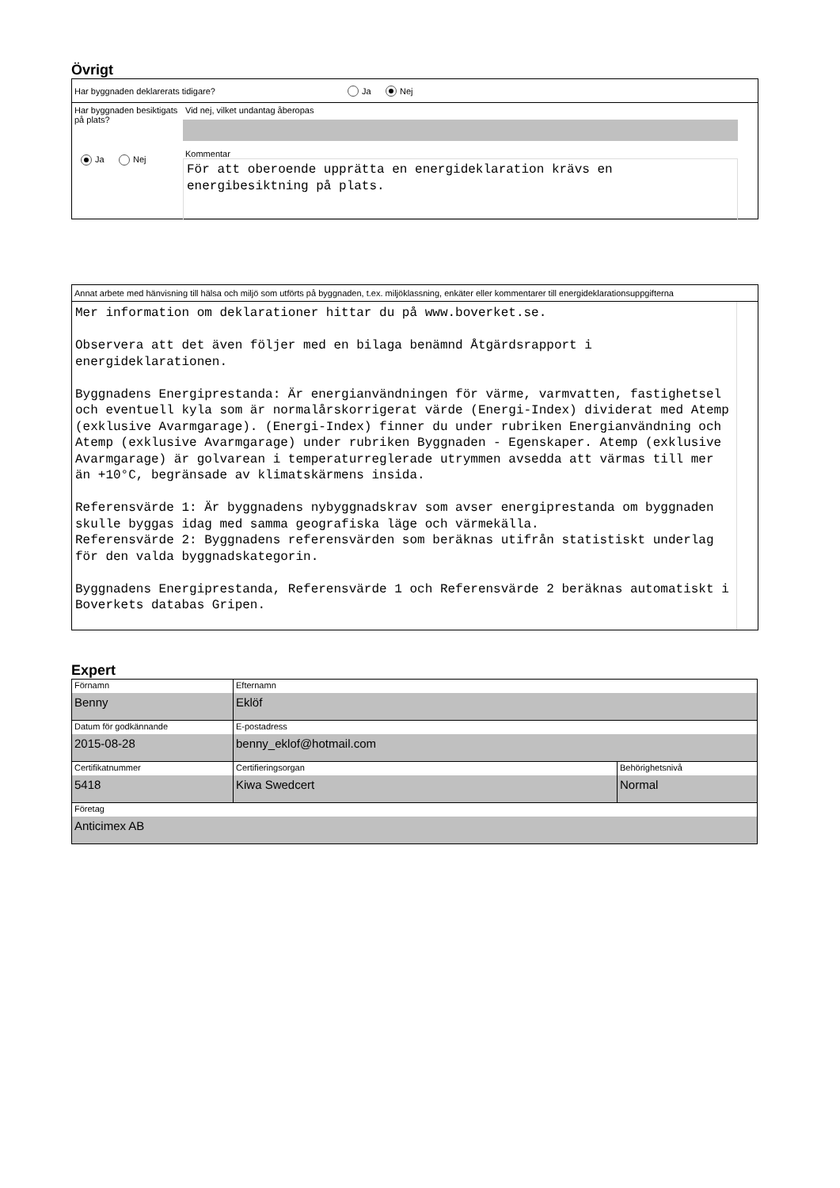Övrigt
Har byggnaden deklarerats tidigare? Ja Nej
Har byggnaden besiktigats på plats?
Ja Nej
Vid nej, vilket undantag åberopas
Kommentar
För att oberoende upprätta en energideklaration krävs en energibesiktning på plats.
Annat arbete med hänvisning till hälsa och miljö som utförts på byggnaden, t.ex. miljöklassning, enkäter eller kommentarer till energideklarationsuppgifterna
Mer information om deklarationer hittar du på www.boverket.se. Observera att det även följer med en bilaga benämnd Åtgärdsrapport i energideklarationen. Byggnadens Energiprestanda: Är energianvändningen för värme, varmvatten, fastighetsel och eventuell kyla som är normalårskorrigerat värde (Energi-Index) dividerat med Atemp (exklusive Avarmgarage). (Energi-Index) finner du under rubriken Energianvändning och Atemp (exklusive Avarmgarage) under rubriken Byggnaden - Egenskaper. Atemp (exklusive Avarmgarage) är golvarean i temperaturreglerade utrymmen avsedda att värmas till mer än +10°C, begränsade av klimatskärmens insida. Referensvärde 1: Är byggnadens nybyggnadskrav som avser energiprestanda om byggnaden skulle byggas idag med samma geografiska läge och värmekälla. Referensvärde 2: Byggnadens referensvärden som beräknas utifrån statistiskt underlag för den valda byggnadskategorin. Byggnadens Energiprestanda, Referensvärde 1 och Referensvärde 2 beräknas automatiskt i Boverkets databas Gripen.
Expert
Förnamn
Benny
Efternamn
Eklöf
Datum för godkännande
2015-08-28
E-postadress
benny_eklof@hotmail.com
Certifikatnummer
5418
Certifieringsorgan
Kiwa Swedcert
Behörighetsnivå
Normal
Företag
Anticimex AB